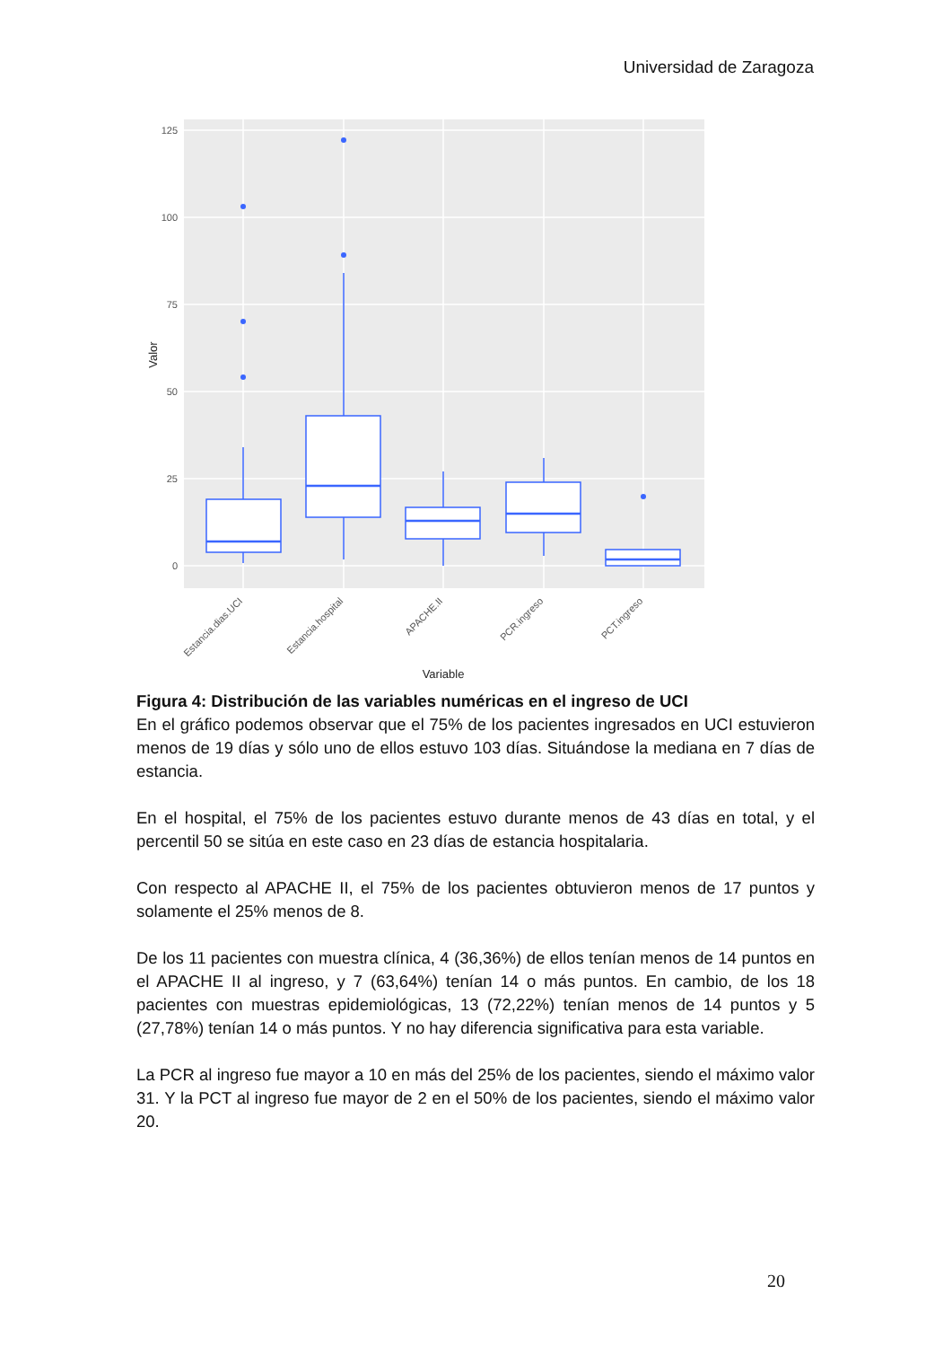Universidad de Zaragoza
125
100
75
50
25
0
Valor
Estancia.dias.UCI
Estancia.hospital
APACHE.II
PCR.ingreso
PCT.ingreso
Variable
Figura 4: Distribución de las variables numéricas en el ingreso de UCI
En el gráfico podemos observar que el 75% de los pacientes ingresados en UCI estuvieron menos de 19 días y sólo uno de ellos estuvo 103 días. Situándose la mediana en 7 días de estancia.
En el hospital, el 75% de los pacientes estuvo durante menos de 43 días en total, y el percentil 50 se sitúa en este caso en 23 días de estancia hospitalaria.
Con respecto al APACHE II, el 75% de los pacientes obtuvieron menos de 17 puntos y solamente el 25% menos de 8.
De los 11 pacientes con muestra clínica, 4 (36,36%) de ellos tenían menos de 14 puntos en el APACHE II al ingreso, y 7 (63,64%) tenían 14 o más puntos. En cambio, de los 18 pacientes con muestras epidemiológicas, 13 (72,22%) tenían menos de 14 puntos y 5 (27,78%) tenían 14 o más puntos. Y no hay diferencia significativa para esta variable.
La PCR al ingreso fue mayor a 10 en más del 25% de los pacientes, siendo el máximo valor 31. Y la PCT al ingreso fue mayor de 2 en el 50% de los pacientes, siendo el máximo valor 20.
20